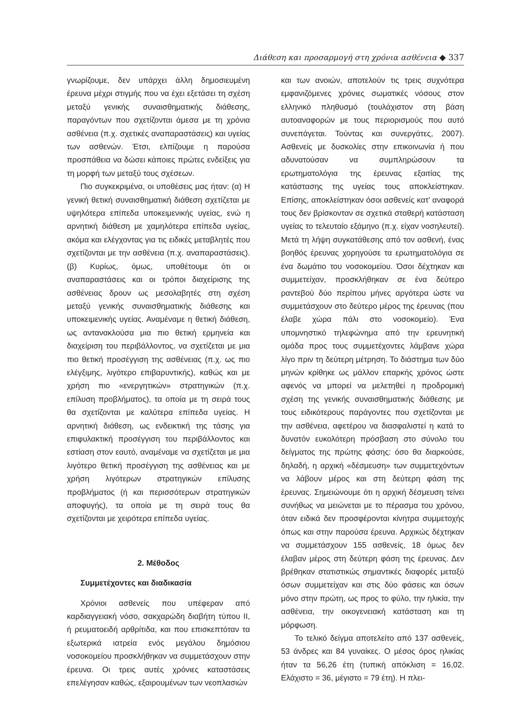Διάθεση και προσαρμογή στη χρόνια ασθένεια ◆ 337
γνωρίζουμε, δεν υπάρχει άλλη δημοσιευμένη έρευνα μέχρι στιγμής που να έχει εξετάσει τη σχέση μεταξύ γενικής συναισθηματικής διάθεσης, παραγόντων που σχετίζονται άμεσα με τη χρόνια ασθένεια (π.χ. σχετικές αναπαραστάσεις) και υγείας των ασθενών. Έτσι, ελπίζουμε η παρούσα προσπάθεια να δώσει κάποιες πρώτες ενδείξεις για τη μορφή των μεταξύ τους σχέσεων.
Πιο συγκεκριμένα, οι υποθέσεις μας ήταν: (α) Η γενική θετική συναισθηματική διάθεση σχετίζεται με υψηλότερα επίπεδα υποκειμενικής υγείας, ενώ η αρνητική διάθεση με χαμηλότερα επίπεδα υγείας, ακόμα και ελέγχοντας για τις ειδικές μεταβλητές που σχετίζονται με την ασθένεια (π.χ. αναπαραστάσεις). (β) Κυρίως, όμως, υποθέτουμε ότι οι αναπαραστάσεις και οι τρόποι διαχείρισης της ασθένειας δρουν ως μεσολαβητές στη σχέση μεταξύ γενικής συναισθηματικής διάθεσης και υποκειμενικής υγείας. Αναμέναμε η θετική διάθεση, ως αντανακλούσα μια πιο θετική ερμηνεία και διαχείριση του περιβάλλοντος, να σχετίζεται με μια πιο θετική προσέγγιση της ασθένειας (π.χ. ως πιο ελέγξιμης, λιγότερο επιβαρυντικής), καθώς και με χρήση πιο «ενεργητικών» στρατηγικών (π.χ. επίλυση προβλήματος), τα οποία με τη σειρά τους θα σχετίζονται με καλύτερα επίπεδα υγείας. Η αρνητική διάθεση, ως ενδεικτική της τάσης για επιφυλακτική προσέγγιση του περιβάλλοντος και εστίαση στον εαυτό, αναμέναμε να σχετίζεται με μια λιγότερο θετική προσέγγιση της ασθένειας και με χρήση λιγότερων στρατηγικών επίλυσης προβλήματος (ή και περισσότερων στρατηγικών αποφυγής), τα οποία με τη σειρά τους θα σχετίζονται με χειρότερα επίπεδα υγείας.
2. Μέθοδος
Συμμετέχοντες και διαδικασία
Χρόνιοι ασθενείς που υπέφεραν από καρδιαγγειακή νόσο, σακχαρώδη διαβήτη τύπου ΙΙ, ή ρευματοειδή αρθρίτιδα, και που επισκεπτόταν τα εξωτερικά ιατρεία ενός μεγάλου δημόσιου νοσοκομείου προσκλήθηκαν να συμμετάσχουν στην έρευνα. Οι τρεις αυτές χρόνιες καταστάσεις επελέγησαν καθώς, εξαιρουμένων των νεοπλασιών
και των ανοιών, αποτελούν τις τρεις συχνότερα εμφανιζόμενες χρόνιες σωματικές νόσους στον ελληνικό πληθυσμό (τουλάχιστον στη βάση αυτοαναφορών με τους περιορισμούς που αυτό συνεπάγεται. Τούντας και συνεργάτες, 2007). Ασθενείς με δυσκολίες στην επικοινωνία ή που αδυνατούσαν να συμπληρώσουν τα ερωτηματολόγια της έρευνας εξαιτίας της κατάστασης της υγείας τους αποκλείστηκαν. Επίσης, αποκλείστηκαν όσοι ασθενείς κατ’ αναφορά τους δεν βρίσκονταν σε σχετικά σταθερή κατάσταση υγείας το τελευταίο εξάμηνο (π.χ. είχαν νοσηλευτεί). Μετά τη λήψη συγκατάθεσης από τον ασθενή, ένας βοηθός έρευνας χορηγούσε τα ερωτηματολόγια σε ένα δωμάτιο του νοσοκομείου. Όσοι δέχτηκαν και συμμετείχαν, προσκλήθηκαν σε ένα δεύτερο ραντεβού δύο περίπου μήνες αργότερα ώστε να συμμετάσχουν στο δεύτερο μέρος της έρευνας (που έλαβε χώρα πάλι στο νοσοκομείο). Ένα υπομνηστικό τηλεφώνημα από την ερευνητική ομάδα προς τους συμμετέχοντες λάμβανε χώρα λίγο πριν τη δεύτερη μέτρηση. Το διάστημα των δύο μηνών κρίθηκε ως μάλλον επαρκής χρόνος ώστε αφενός να μπορεί να μελετηθεί η προδρομική σχέση της γενικής συναισθηματικής διάθεσης με τους ειδικότερους παράγοντες που σχετίζονται με την ασθένεια, αφετέρου να διασφαλιστεί η κατά το δυνατόν ευκολότερη πρόσβαση στο σύνολο του δείγματος της πρώτης φάσης: όσο θα διαρκούσε, δηλαδή, η αρχική «δέσμευση» των συμμετεχόντων να λάβουν μέρος και στη δεύτερη φάση της έρευνας. Σημειώνουμε ότι η αρχική δέσμευση τείνει συνήθως να μειώνεται με το πέρασμα του χρόνου, όταν ειδικά δεν προσφέρονται κίνητρα συμμετοχής όπως και στην παρούσα έρευνα. Αρχικώς δέχτηκαν να συμμετάσχουν 155 ασθενείς, 18 όμως δεν έλαβαν μέρος στη δεύτερη φάση της έρευνας. Δεν βρέθηκαν στατιστικώς σημαντικές διαφορές μεταξύ όσων συμμετείχαν και στις δύο φάσεις και όσων μόνο στην πρώτη, ως προς το φύλο, την ηλικία, την ασθένεια, την οικογενειακή κατάσταση και τη μόρφωση.
Το τελικό δείγμα αποτελείτο από 137 ασθενείς, 53 άνδρες και 84 γυναίκες. Ο μέσος όρος ηλικίας ήταν τα 56,26 έτη (τυπική απόκλιση = 16,02. Ελάχιστο = 36, μέγιστο = 79 έτη). Η πλει-